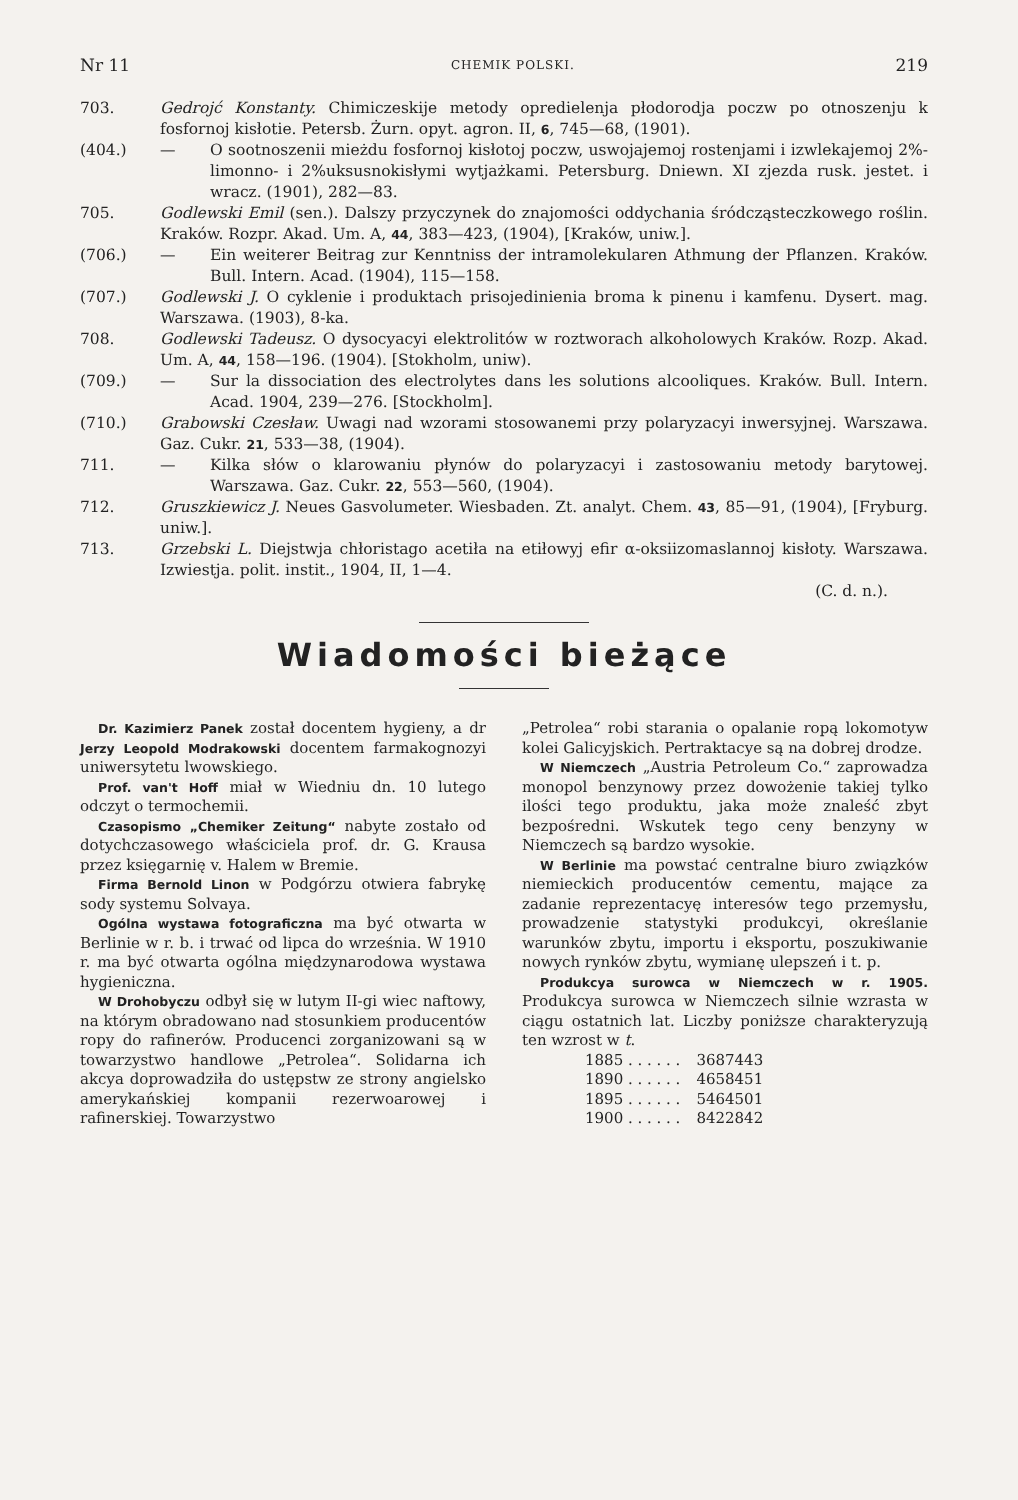Nr 11 CHEMIK POLSKI. 219
703. Gedrojć Konstanty. Chimiczeskije metody opredielenja płodorodja poczw po otnoszenju k fosfornoj kisłotie. Petersb. Żurn. opyt. agron. II, 6, 745—68, (1901).
(404.) — O sootnoszenii mieżdu fosfornoj kisłotoj poczw, uswojajemoj rostenjami i izwlekajemoj 2%-limonno- i 2%uksusnokisłymi wytjażkami. Petersburg. Dniewn. XI zjezda rusk. jestet. i wracz. (1901), 282—83.
705. Godlewski Emil (sen.). Dalszy przyczynek do znajomości oddychania śródcząsteczkowego roślin. Kraków. Rozpr. Akad. Um. A, 44, 383—423, (1904), [Kraków, uniw.].
(706.) — Ein weiterer Beitrag zur Kenntniss der intramolekularen Athmung der Pflanzen. Kraków. Bull. Intern. Acad. (1904), 115—158.
(707.) Godlewski J. O cyklenie i produktach prisojedinienia broma k pinenu i kamfenu. Dysert. mag. Warszawa. (1903), 8-ka.
708. Godlewski Tadeusz. O dysocyacyi elektrolitów w roztworach alkoholowych Kraków. Rozp. Akad. Um. A, 44, 158—196. (1904). [Stokholm, uniw).
(709.) — Sur la dissociation des electrolytes dans les solutions alcooliques. Kraków. Bull. Intern. Acad. 1904, 239—276. [Stockholm].
(710.) Grabowski Czesław. Uwagi nad wzorami stosowanemi przy polaryzacyi inwersyjnej. Warszawa. Gaz. Cukr. 21, 533—38, (1904).
711. — Kilka słów o klarowaniu płynów do polaryzacyi i zastosowaniu metody barytowej. Warszawa. Gaz. Cukr. 22, 553—560, (1904).
712. Gruszkiewicz J. Neues Gasvolumeter. Wiesbaden. Zt. analyt. Chem. 43, 85—91, (1904), [Fryburg. uniw.].
713. Grzebski L. Diejstwja chłoristago acetiła na etiłowyj efir α-oksiizomaslannoj kisłoty. Warszawa. Izwiestja. polit. instit., 1904, II, 1—4.
(C. d. n.).
Wiadomości bieżące
Dr. Kazimierz Panek został docentem hygieny, a dr Jerzy Leopold Modrakowski docentem farmakognozyi uniwersytetu lwowskiego.
Prof. van't Hoff miał w Wiedniu dn. 10 lutego odczyt o termochemii.
Czasopismo „Chemiker Zeitung“ nabyte zostało od dotychczasowego właściciela prof. dr. G. Krausa przez księgarnię v. Halem w Bremie.
Firma Bernold Linon w Podgórzu otwiera fabrykę sody systemu Solvaya.
Ogólna wystawa fotograficzna ma być otwarta w Berlinie w r. b. i trwać od lipca do września. W 1910 r. ma być otwarta ogólna międzynarodowa wystawa hygieniczna.
W Drohobyczu odbył się w lutym II-gi wiec naftowy, na którym obradowano nad stosunkiem producentów ropy do rafinerów. Producenci zorganizowani są w towarzystwo handlowe „Petrolea“. Solidarna ich akcya doprowadziła do ustępstw ze strony angielsko amerykańskiej kompanii rezerwoarowej i rafinerskiej. Towarzystwo
„Petrolea“ robi starania o opalanie ropą lokomotyw kolei Galicyjskich. Pertraktacye są na dobrej drodze.
W Niemczech „Austria Petroleum Co.“ zaprowadza monopol benzynowy przez dowożenie takiej tylko ilości tego produktu, jaka może znaleść zbyt bezpośredni. Wskutek tego ceny benzyny w Niemczech są bardzo wysokie.
W Berlinie ma powstać centralne biuro związków niemieckich producentów cementu, mające za zadanie reprezentacyę interesów tego przemysłu, prowadzenie statystyki produkcyi, określanie warunków zbytu, importu i eksportu, poszukiwanie nowych rynków zbytu, wymianę ulepszeń i t. p.
Produkcya surowca w Niemczech w r. 1905. Produkcya surowca w Niemczech silnie wzrasta w ciągu ostatnich lat. Liczby poniższe charakteryzują ten wzrost w t.
| 1885 . . . . . . | 3687443 |
| 1890 . . . . . . | 4658451 |
| 1895 . . . . . . | 5464501 |
| 1900 . . . . . . | 8422842 |